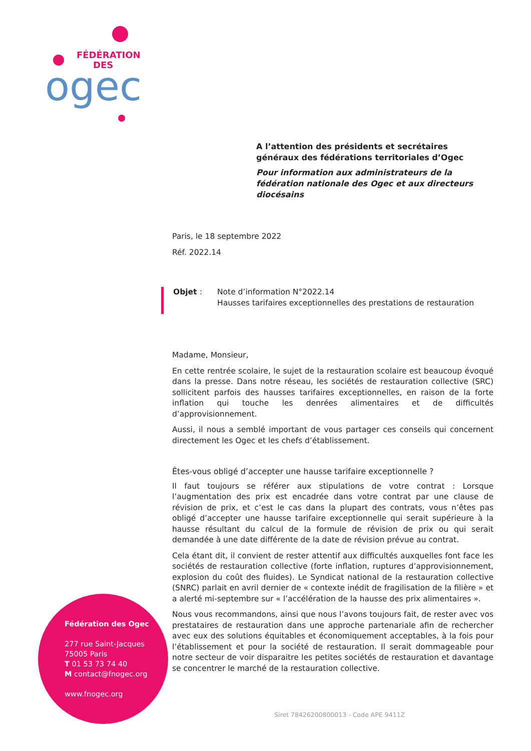FÉDÉRATION
DES
ogec
A l’attention des présidents et secrétaires généraux des fédérations territoriales d’Ogec
Pour information aux administrateurs de la fédération nationale des Ogec et aux directeurs diocésains
Paris, le 18 septembre 2022
Réf. 2022.14
Objet : Note d’information N°2022.14
Hausses tarifaires exceptionnelles des prestations de restauration
Madame, Monsieur,
En cette rentrée scolaire, le sujet de la restauration scolaire est beaucoup évoqué dans la presse. Dans notre réseau, les sociétés de restauration collective (SRC) sollicitent parfois des hausses tarifaires exceptionnelles, en raison de la forte inflation qui touche les denrées alimentaires et de difficultés d’approvisionnement.
Aussi, il nous a semblé important de vous partager ces conseils qui concernent directement les Ogec et les chefs d’établissement.
Êtes-vous obligé d’accepter une hausse tarifaire exceptionnelle ?
Il faut toujours se référer aux stipulations de votre contrat : Lorsque l’augmentation des prix est encadrée dans votre contrat par une clause de révision de prix, et c’est le cas dans la plupart des contrats, vous n’êtes pas obligé d’accepter une hausse tarifaire exceptionnelle qui serait supérieure à la hausse résultant du calcul de la formule de révision de prix ou qui serait demandée à une date différente de la date de révision prévue au contrat.
Cela étant dit, il convient de rester attentif aux difficultés auxquelles font face les sociétés de restauration collective (forte inflation, ruptures d’approvisionnement, explosion du coût des fluides). Le Syndicat national de la restauration collective (SNRC) parlait en avril dernier de « contexte inédit de fragilisation de la filière » et a alerté mi-septembre sur « l’accélération de la hausse des prix alimentaires ».
Nous vous recommandons, ainsi que nous l’avons toujours fait, de rester avec vos prestataires de restauration dans une approche partenariale afin de rechercher avec eux des solutions équitables et économiquement acceptables, à la fois pour l’établissement et pour la société de restauration. Il serait dommageable pour notre secteur de voir disparaitre les petites sociétés de restauration et davantage se concentrer le marché de la restauration collective.
Fédération des Ogec
277 rue Saint-Jacques
75005 Paris
T 01 53 73 74 40
M contact@fnogec.org
www.fnogec.org
Siret 78426200800013 - Code APE 9411Z